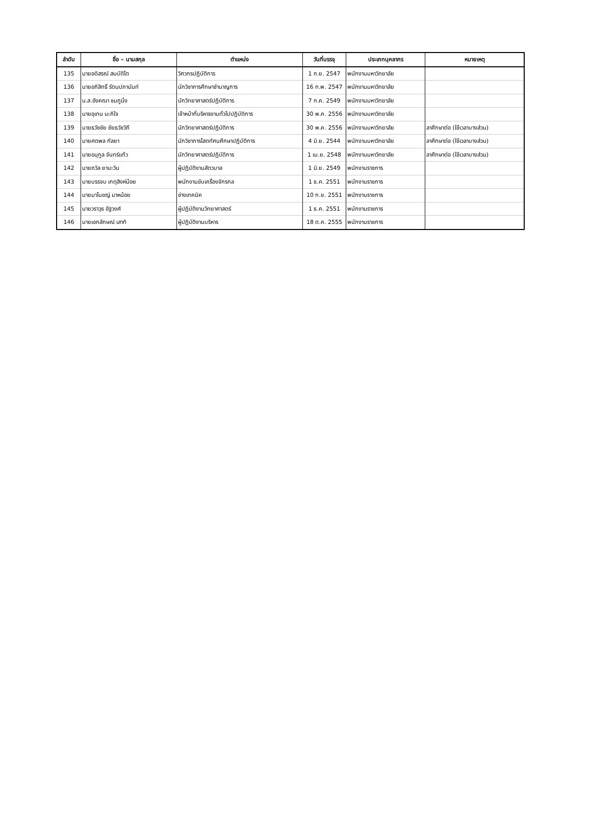| ลำดับ | ชื่อ – นามสกุล | ตำแหน่ง | วันที่บรรจุ | ประเภทบุคลากร | หมายเหตุ |
| --- | --- | --- | --- | --- | --- |
| 135 | นายอดิสรณ์ สมบัติโต | วิศวกรปฏิบัติการ | 1 ก.ย. 2547 | พนักงานมหาวิทยาลัย | |
| 136 | นายอภิสิทธิ์ รัตนปภานันท์ | นักวิชาการศึกษาชำนาญการ | 16 ก.พ. 2547 | พนักงานมหาวิทยาลัย | |
| 137 | น.ส.อังคณา ชมภูมิ่ง | นักวิทยาศาสตร์ปฏิบัติการ | 7 ก.ค. 2549 | พนักงานมหาวิทยาลัย | |
| 138 | นายอุเทน นะภิใจ | เจ้าหน้าที่บริหารงานทั่วไปปฏิบัติการ | 30 พ.ค. 2556 | พนักงานมหาวิทยาลัย | |
| 139 | นายธวัชชัย ชัยธวัชวิถี | นักวิทยาศาสตร์ปฏิบัติการ | 30 พ.ค. 2556 | พนักงานมหาวิทยาลัย | ลาศึกษาต่อ (ใช้เวลาบางส่วน) |
| 140 | นายศตพล กัลยา | นักวิชาการโสตทัศนศึกษาปฏิบัติการ | 4 มิ.ย. 2544 | พนักงานมหาวิทยาลัย | ลาศึกษาต่อ (ใช้เวลาบางส่วน) |
| 141 | นายอนุกูล จันทร์แก้ว | นักวิทยาศาสตร์ปฏิบัติการ | 1 เม.ย. 2548 | พนักงานมหาวิทยาลัย | ลาศึกษาต่อ (ใช้เวลาบางส่วน) |
| 142 | นายถวิล ยานะวิน | ผู้ปฏิบัติงานสัตวบาล | 1 มิ.ย. 2549 | พนักงานราชการ | |
| 143 | นายบรรจบ เกตุสิงห์น้อย | พนักงานขับเครื่องจักรกล | 1 ธ.ค. 2551 | พนักงานราชการ | |
| 144 | นายมาโนชญ์ มาหน้อย | ช่างเทคนิค | 10 ก.ย. 2551 | พนักงานราชการ | |
| 145 | นายวราวุธ อัฐวงศ์ | ผู้ปฏิบัติงานวิทยาศาสตร์ | 1 ธ.ค. 2551 | พนักงานราชการ | |
| 146 | นายเอกลักษณ์ เสาทิ | ผู้ปฏิบัติงานบริหาร | 18 ต.ค. 2555 | พนักงานราชการ | |